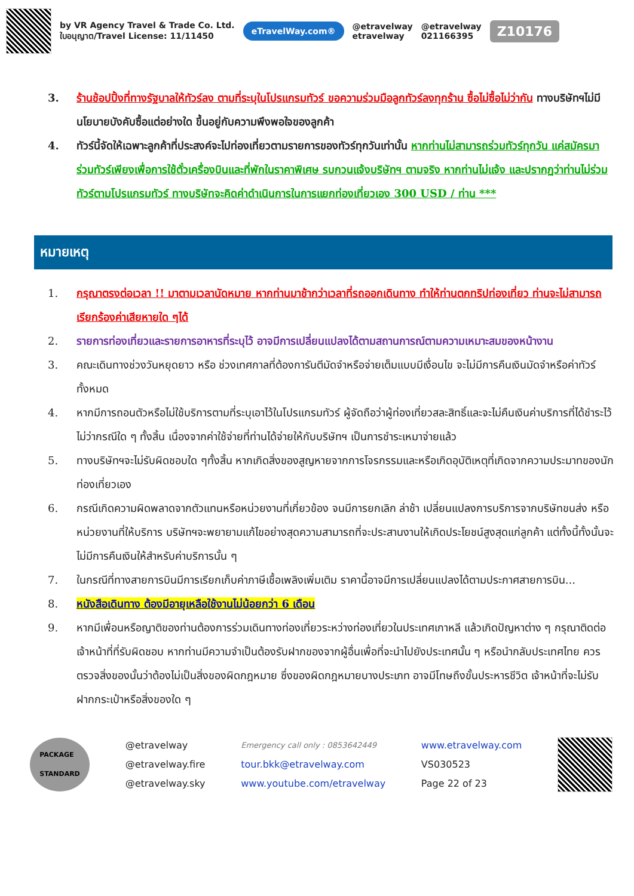by VR Agency Travel & Trade Co. Ltd.
ใบอนุญาต/Travel License: 11/11450
eTravelWay.com®
@etravelway
etravelway
@etravelway
021166395
Z10176
3. ร้านช้อปปิ้งที่ทางรัฐบาลให้ทัวร์ลง ตามที่ระบุในโปรแกรมทัวร์ ขอความร่วมมือลูกทัวร์ลงทุกร้าน ซื้อไม่ซื้อไม่ว่ากัน ทางบริษัทฯไม่มีนโยบายบังคับซื้อแต่อย่างใด ขึ้นอยู่กับความพึงพอใจของลูกค้า
4. ทัวร์นี้จัดให้เฉพาะลูกค้าที่ประสงค์จะไปท่องเที่ยวตามรายการของทัวร์ทุกวันเท่านั้น หากท่านไม่สามารถร่วมทัวร์ทุกวัน แค่สมัครมาร่วมทัวร์เพียงเพื่อการใช้ตั๋วเครื่องบินและที่พักในราคาพิเศษ รบกวนแจ้งบริษัทฯ ตามจริง หากท่านไม่แจ้ง และปรากฏว่าท่านไม่ร่วมทัวร์ตามโปรแกรมทัวร์ ทางบริษัทจะคิดค่าดำเนินการในการแยกท่องเที่ยวเอง 300 USD / ท่าน ***
หมายเหตุ
1. กรุณาตรงต่อเวลา !! มาตามเวลานัดหมาย หากท่านมาช้ากว่าเวลาที่รถออกเดินทาง ทำให้ท่านตกทริปท่องเที่ยว ท่านจะไม่สามารถเรียกร้องค่าเสียหายใด ๆได้
2. รายการท่องเที่ยวและรายการอาหารที่ระบุไว้ อาจมีการเปลี่ยนแปลงได้ตามสถานการณ์ตามความเหมาะสมของหน้างาน
3. คณะเดินทางช่วงวันหยุดยาว หรือ ช่วงเทศกาลที่ต้องการันตีมัดจำหรือจ่ายเต็มแบบมีเงื่อนไข จะไม่มีการคืนเงินมัดจำหรือค่าทัวร์ทั้งหมด
4. หากมีการถอนตัวหรือไม่ใช้บริการตามที่ระบุเอาไว้ในโปรแกรมทัวร์ ผู้จัดถือว่าผู้ท่องเที่ยวสละสิทธิ์และจะไม่คืนเงินค่าบริการที่ได้ชำระไว้ ไม่ว่ากรณีใด ๆ ทั้งสิ้น เนื่องจากค่าใช้จ่ายที่ท่านได้จ่ายให้กับบริษัทฯ เป็นการชำระเหมาจ่ายแล้ว
5. ทางบริษัทฯจะไม่รับผิดชอบใด ๆทั้งสิ้น หากเกิดสิ่งของสูญหายจากการโจรกรรมและหรือเกิดอุบัติเหตุที่เกิดจากความประมาทของนักท่องเที่ยวเอง
6. กรณีเกิดความผิดพลาดจากตัวแทนหรือหน่วยงานที่เกี่ยวข้อง จนมีการยกเลิก ล่าช้า เปลี่ยนแปลงการบริการจากบริษัทขนส่ง หรือ หน่วยงานที่ให้บริการ บริษัทฯจะพยายามแก้ไขอย่างสุดความสามารถที่จะประสานงานให้เกิดประโยชน์สูงสุดแก่ลูกค้า แต่ทั้งนี้ทั้งนั้นจะไม่มีการคืนเงินให้สำหรับค่าบริการนั้น ๆ
7. ในกรณีที่ทางสายการบินมีการเรียกเก็บค่าภาษีเชื้อเพลิงเพิ่มเติม ราคานี้อาจมีการเปลี่ยนแปลงได้ตามประกาศสายการบิน...
8. หนังสือเดินทาง ต้องมีอายุเหลือใช้งานไม่น้อยกว่า 6 เดือน
9. หากมีเพื่อนหรือญาติของท่านต้องการร่วมเดินทางท่องเที่ยวระหว่างท่องเที่ยวในประเทศเกาหลี แล้วเกิดปัญหาต่าง ๆ กรุณาติดต่อเจ้าหน้าที่ที่รับผิดชอบ หากท่านมีความจำเป็นต้องรับฝากของจากผู้อื่นเพื่อที่จะนำไปยังประเทศนั้น ๆ หรือนำกลับประเทศไทย ควรตรวจสิ่งของนั้นว่าต้องไม่เป็นสิ่งของผิดกฎหมาย ซึ่งของผิดกฎหมายบางประเภท อาจมีโทษถึงขั้นประหารชีวิต เจ้าหน้าที่จะไม่รับฝากกระเป๋าหรือสิ่งของใด ๆ
PACKAGE
STANDARD
@etravelway
@etravelway.fire
@etravelway.sky
Emergency call only : 0853642449
tour.bkk@etravelway.com
www.youtube.com/etravelway
www.etravelway.com
VS030523
Page 22 of 23